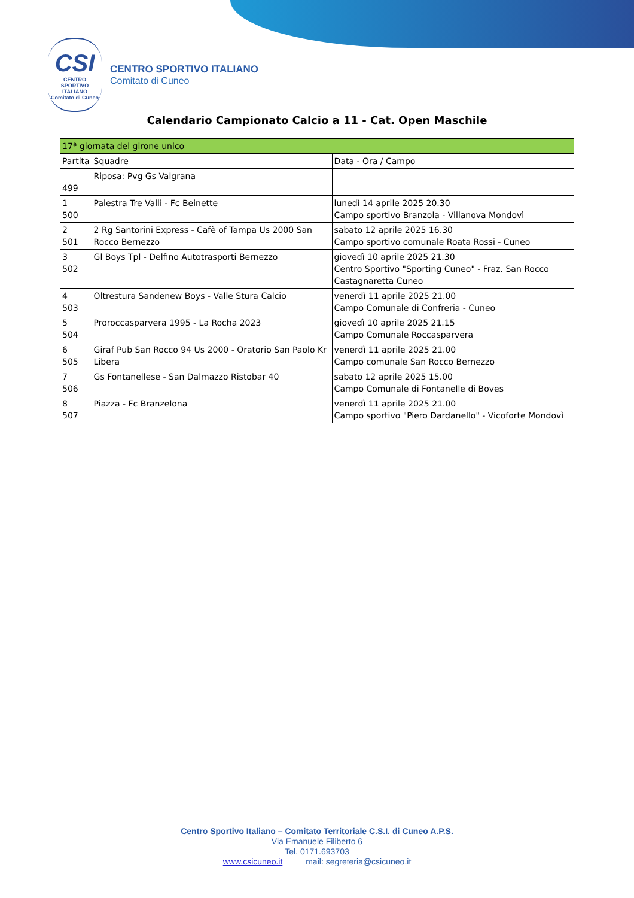CSI
CENTRO
SPORTIVO
ITALIANO
Comitato di Cuneo
CENTRO SPORTIVO ITALIANO
Comitato di Cuneo
Calendario Campionato Calcio a 11 - Cat. Open Maschile
| 17ª giornata del girone unico | | |
| --- | --- | --- |
| Partita | Squadre | Data - Ora / Campo |
| 499 | Riposa: Pvg Gs Valgrana | |
| 1 500 | Palestra Tre Valli - Fc Beinette | lunedì 14 aprile 2025 20.30 Campo sportivo Branzola - Villanova Mondovì |
| 2 501 | 2 Rg Santorini Express - Cafè of Tampa Us 2000 San Rocco Bernezzo | sabato 12 aprile 2025 16.30 Campo sportivo comunale Roata Rossi - Cuneo |
| 3 502 | Gl Boys Tpl - Delfino Autotrasporti Bernezzo | giovedì 10 aprile 2025 21.30 Centro Sportivo "Sporting Cuneo" - Fraz. San Rocco Castagnaretta Cuneo |
| 4 503 | Oltrestura Sandenew Boys - Valle Stura Calcio | venerdì 11 aprile 2025 21.00 Campo Comunale di Confreria - Cuneo |
| 5 504 | Proroccasparvera 1995 - La Rocha 2023 | giovedì 10 aprile 2025 21.15 Campo Comunale Roccasparvera |
| 6 505 | Giraf Pub San Rocco 94 Us 2000 - Oratorio San Paolo Kr Libera | venerdì 11 aprile 2025 21.00 Campo comunale San Rocco Bernezzo |
| 7 506 | Gs Fontanellese - San Dalmazzo Ristobar 40 | sabato 12 aprile 2025 15.00 Campo Comunale di Fontanelle di Boves |
| 8 507 | Piazza - Fc Branzelona | venerdì 11 aprile 2025 21.00 Campo sportivo "Piero Dardanello" - Vicoforte Mondovì |
Centro Sportivo Italiano – Comitato Territoriale C.S.I. di Cuneo A.P.S.
Via Emanuele Filiberto 6
Tel. 0171.693703
www.csicuneo.it mail: segreteria@csicuneo.it